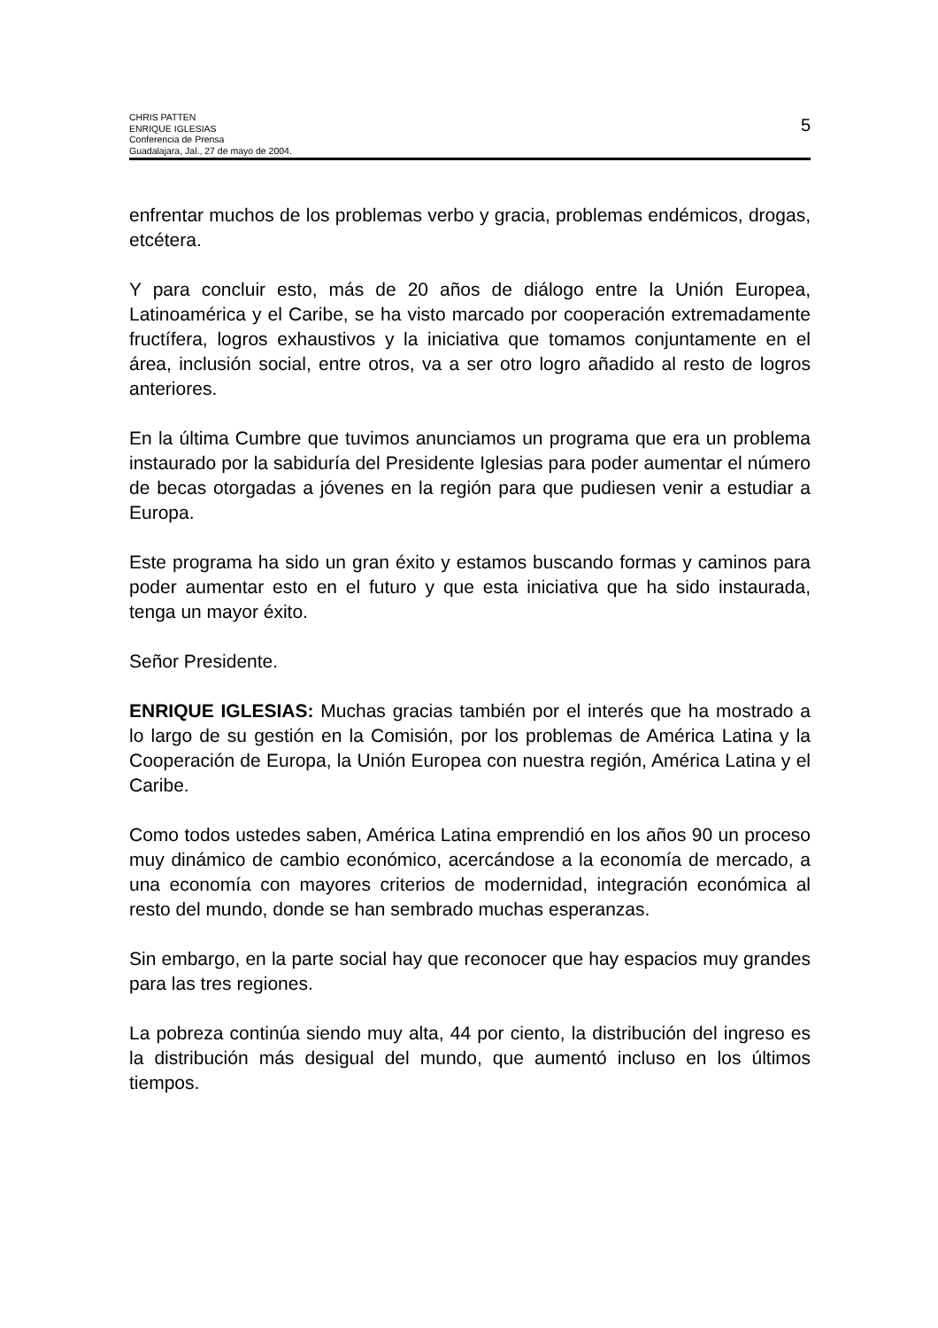CHRIS PATTEN
ENRIQUE IGLESIAS
Conferencia de Prensa
Guadalajara, Jal., 27 de mayo de 2004.
5
enfrentar muchos de los problemas verbo y gracia, problemas endémicos, drogas, etcétera.
Y para concluir esto, más de 20 años de diálogo entre la Unión Europea, Latinoamérica y el Caribe, se ha visto marcado por cooperación extremadamente fructífera, logros exhaustivos y la iniciativa que tomamos conjuntamente en el área, inclusión social, entre otros, va a ser otro logro añadido al resto de logros anteriores.
En la última Cumbre que tuvimos anunciamos un programa que era un problema instaurado por la sabiduría del Presidente Iglesias para poder aumentar el número de becas otorgadas a jóvenes en la región para que pudiesen venir a estudiar a Europa.
Este programa ha sido un gran éxito y estamos buscando formas y caminos para poder aumentar esto en el futuro y que esta iniciativa que ha sido instaurada, tenga un mayor éxito.
Señor Presidente.
ENRIQUE IGLESIAS: Muchas gracias también por el interés que ha mostrado a lo largo de su gestión en la Comisión, por los problemas de América Latina y la Cooperación de Europa, la Unión Europea con nuestra región, América Latina y el Caribe.
Como todos ustedes saben, América Latina emprendió en los años 90 un proceso muy dinámico de cambio económico, acercándose a la economía de mercado, a una economía con mayores criterios de modernidad, integración económica al resto del mundo, donde se han sembrado muchas esperanzas.
Sin embargo, en la parte social hay que reconocer que hay espacios muy grandes para las tres regiones.
La pobreza continúa siendo muy alta, 44 por ciento, la distribución del ingreso es la distribución más desigual del mundo, que aumentó incluso en los últimos tiempos.